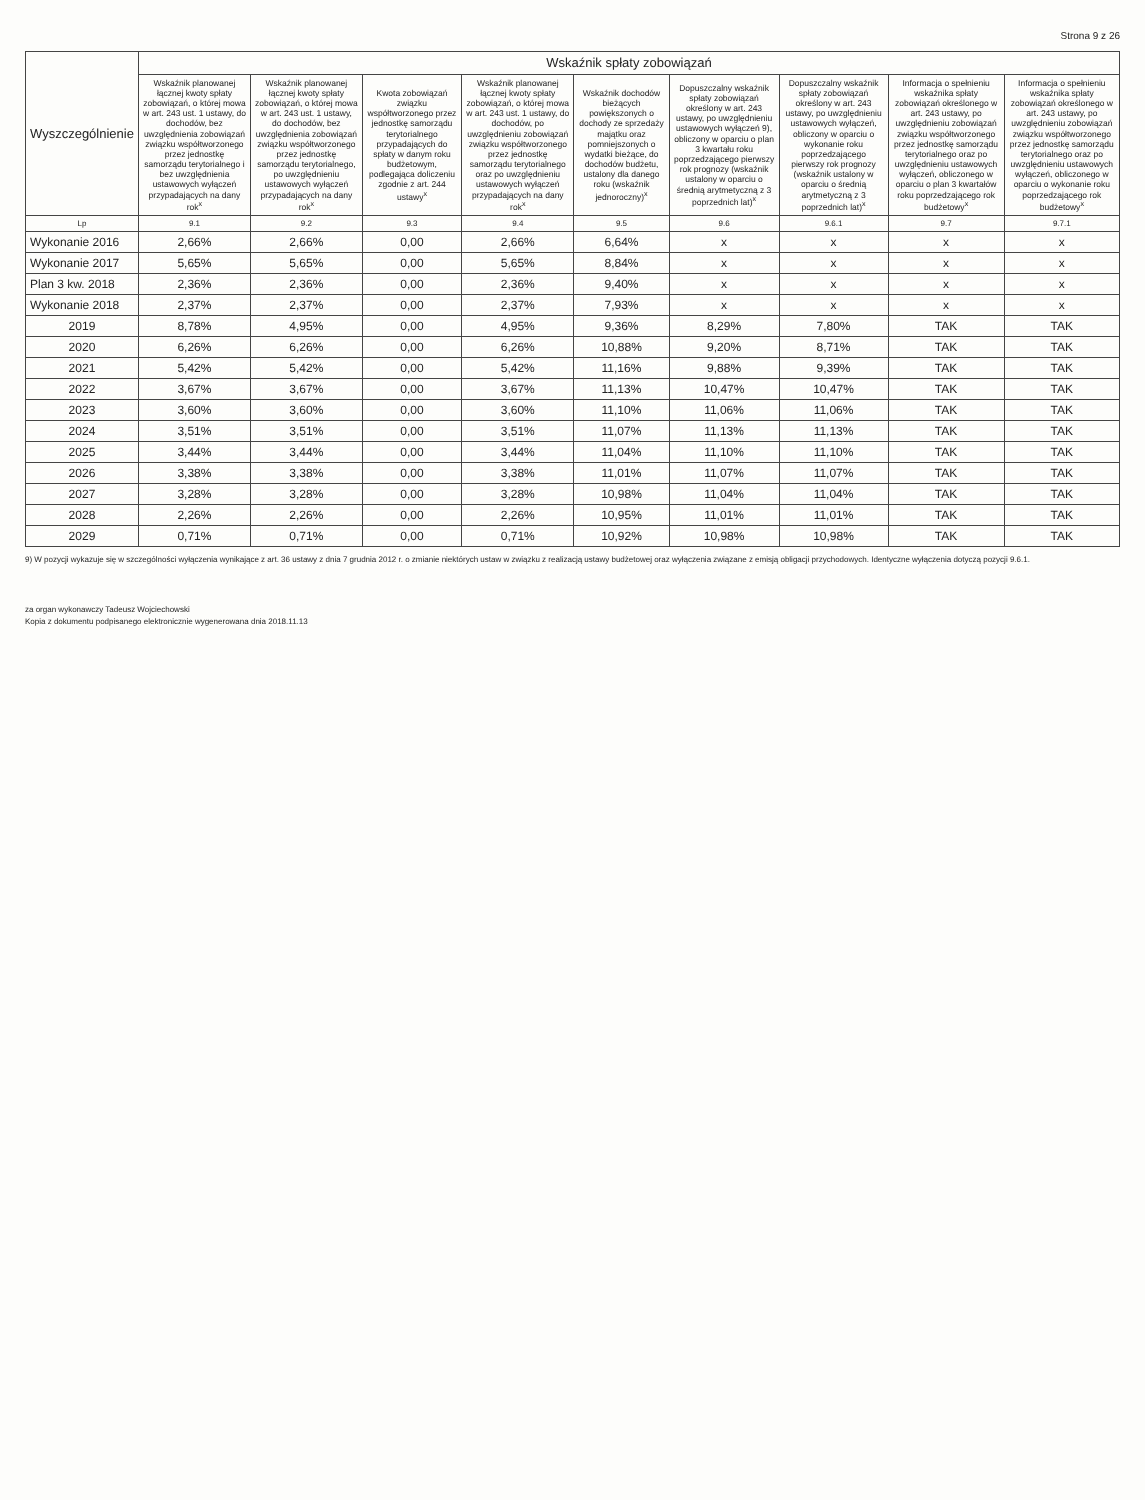Strona 9 z 26
| Wyszczególnienie | Wskaźnik spłaty zobowiązań | | | | | | | | |
| --- | --- | --- | --- | --- | --- | --- | --- | --- | --- |
| | Wskaźnik planowanej łącznej kwoty spłaty zobowiązań, o której mowa w art. 243 ust. 1 ustawy, do dochodów, bez uwzględnienia zobowiązań związku współtworzonego przez jednostkę samorządu terytorialnego i bez uwzględnienia ustawowych wyłączeń przypadających na dany rok<sup>x</sup> | Wskaźnik planowanej łącznej kwoty spłaty zobowiązań, o której mowa w art. 243 ust. 1 ustawy, do dochodów, bez uwzględnienia zobowiązań związku współtworzonego przez jednostkę samorządu terytorialnego, po uwzględnieniu ustawowych wyłączeń przypadających na dany rok<sup>x</sup> | Kwota zobowiązań związku współtworzonego przez jednostkę samorządu terytorialnego przypadających do spłaty w danym roku budżetowym, podlegająca doliczeniu zgodnie z art. 244 ustawy<sup>x</sup> | Wskaźnik planowanej łącznej kwoty spłaty zobowiązań, o której mowa w art. 243 ust. 1 ustawy, do dochodów, po uwzględnieniu zobowiązań związku współtworzonego przez jednostkę samorządu terytorialnego oraz po uwzględnieniu ustawowych wyłączeń przypadających na dany rok<sup>x</sup> | Wskaźnik dochodów bieżących powiększonych o dochody ze sprzedaży majątku oraz pomniejszonych o wydatki bieżące, do dochodów budżetu, ustalony dla danego roku (wskaźnik jednoroczny)<sup>x</sup> | Dopuszczalny wskaźnik spłaty zobowiązań określony w art. 243 ustawy, po uwzględnieniu ustawowych wyłączeń 9), obliczony w oparciu o plan 3 kwartału roku poprzedzającego pierwszy rok prognozy (wskaźnik ustalony w oparciu o średnią arytmetyczną z 3 poprzednich lat)<sup>x</sup> | Dopuszczalny wskaźnik spłaty zobowiązań określony w art. 243 ustawy, po uwzględnieniu ustawowych wyłączeń, obliczony w oparciu o wykonanie roku poprzedzającego pierwszy rok prognozy (wskaźnik ustalony w oparciu o średnią arytmetyczną z 3 poprzednich lat)<sup>x</sup> | Informacja o spełnieniu wskaźnika spłaty zobowiązań określonego w art. 243 ustawy, po uwzględnieniu zobowiązań związku współtworzonego przez jednostkę samorządu terytorialnego oraz po uwzględnieniu ustawowych wyłączeń, obliczonego w oparciu o plan 3 kwartałów roku poprzedzającego rok budżetowy<sup>x</sup> | Informacja o spełnieniu wskaźnika spłaty zobowiązań określonego w art. 243 ustawy, po uwzględnieniu zobowiązań związku współtworzonego przez jednostkę samorządu terytorialnego oraz po uwzględnieniu ustawowych wyłączeń, obliczonego w oparciu o wykonanie roku poprzedzającego rok budżetowy<sup>x</sup> |
| Lp | 9.1 | 9.2 | 9.3 | 9.4 | 9.5 | 9.6 | 9.6.1 | 9.7 | 9.7.1 |
| Wykonanie 2016 | 2,66% | 2,66% | 0,00 | 2,66% | 6,64% | x | x | x | x |
| Wykonanie 2017 | 5,65% | 5,65% | 0,00 | 5,65% | 8,84% | x | x | x | x |
| Plan 3 kw. 2018 | 2,36% | 2,36% | 0,00 | 2,36% | 9,40% | x | x | x | x |
| Wykonanie 2018 | 2,37% | 2,37% | 0,00 | 2,37% | 7,93% | x | x | x | x |
| 2019 | 8,78% | 4,95% | 0,00 | 4,95% | 9,36% | 8,29% | 7,80% | TAK | TAK |
| 2020 | 6,26% | 6,26% | 0,00 | 6,26% | 10,88% | 9,20% | 8,71% | TAK | TAK |
| 2021 | 5,42% | 5,42% | 0,00 | 5,42% | 11,16% | 9,88% | 9,39% | TAK | TAK |
| 2022 | 3,67% | 3,67% | 0,00 | 3,67% | 11,13% | 10,47% | 10,47% | TAK | TAK |
| 2023 | 3,60% | 3,60% | 0,00 | 3,60% | 11,10% | 11,06% | 11,06% | TAK | TAK |
| 2024 | 3,51% | 3,51% | 0,00 | 3,51% | 11,07% | 11,13% | 11,13% | TAK | TAK |
| 2025 | 3,44% | 3,44% | 0,00 | 3,44% | 11,04% | 11,10% | 11,10% | TAK | TAK |
| 2026 | 3,38% | 3,38% | 0,00 | 3,38% | 11,01% | 11,07% | 11,07% | TAK | TAK |
| 2027 | 3,28% | 3,28% | 0,00 | 3,28% | 10,98% | 11,04% | 11,04% | TAK | TAK |
| 2028 | 2,26% | 2,26% | 0,00 | 2,26% | 10,95% | 11,01% | 11,01% | TAK | TAK |
| 2029 | 0,71% | 0,71% | 0,00 | 0,71% | 10,92% | 10,98% | 10,98% | TAK | TAK |
9) W pozycji wykazuje się w szczególności wyłączenia wynikające z art. 36 ustawy z dnia 7 grudnia 2012 r. o zmianie niektórych ustaw w związku z realizacją ustawy budżetowej oraz wyłączenia związane z emisją obligacji przychodowych. Identyczne wyłączenia dotyczą pozycji 9.6.1.
za organ wykonawczy Tadeusz Wojciechowski
Kopia z dokumentu podpisanego elektronicznie wygenerowana dnia 2018.11.13